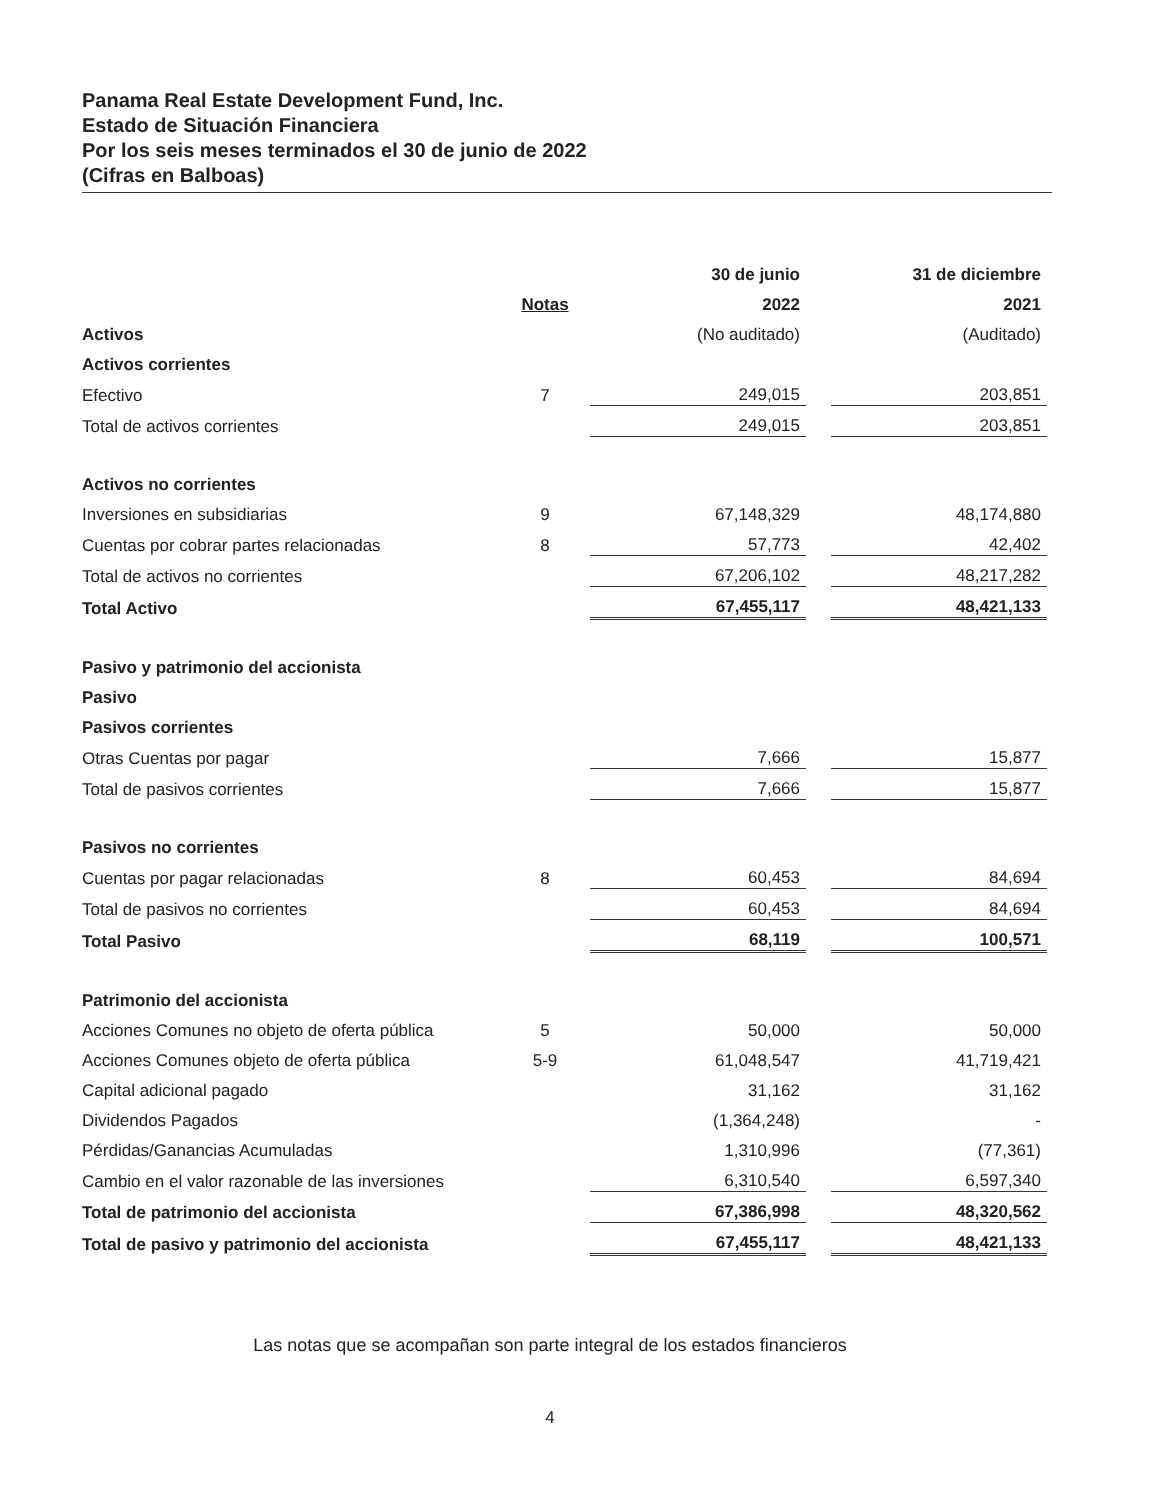Panama Real Estate Development Fund, Inc.
Estado de Situación Financiera
Por los seis meses terminados el 30 de junio de 2022
(Cifras en Balboas)
| | | 30 de junio | | 31 de diciembre |
| --- | --- | --- | --- | --- |
| | Notas | 2022 | | 2021 |
| Activos | | (No auditado) | | (Auditado) |
| Activos corrientes | | | | |
| Efectivo | 7 | 249,015 | | 203,851 |
| Total de activos corrientes | | 249,015 | | 203,851 |
| Activos no corrientes | | | | |
| Inversiones en subsidiarias | 9 | 67,148,329 | | 48,174,880 |
| Cuentas por cobrar partes relacionadas | 8 | 57,773 | | 42,402 |
| Total de activos no corrientes | | 67,206,102 | | 48,217,282 |
| Total Activo | | 67,455,117 | | 48,421,133 |
| Pasivo y patrimonio del accionista | | | | |
| Pasivo | | | | |
| Pasivos corrientes | | | | |
| Otras Cuentas por pagar | | 7,666 | | 15,877 |
| Total de pasivos corrientes | | 7,666 | | 15,877 |
| Pasivos no corrientes | | | | |
| Cuentas por pagar relacionadas | 8 | 60,453 | | 84,694 |
| Total de pasivos no corrientes | | 60,453 | | 84,694 |
| Total Pasivo | | 68,119 | | 100,571 |
| Patrimonio del accionista | | | | |
| Acciones Comunes no objeto de oferta pública | 5 | 50,000 | | 50,000 |
| Acciones Comunes objeto de oferta pública | 5-9 | 61,048,547 | | 41,719,421 |
| Capital adicional pagado | | 31,162 | | 31,162 |
| Dividendos Pagados | | (1,364,248) | | - |
| Pérdidas/Ganancias Acumuladas | | 1,310,996 | | (77,361) |
| Cambio en el valor razonable de las inversiones | | 6,310,540 | | 6,597,340 |
| Total de patrimonio del accionista | | 67,386,998 | | 48,320,562 |
| Total de pasivo y patrimonio del accionista | | 67,455,117 | | 48,421,133 |
Las notas que se acompañan son parte integral de los estados financieros
4